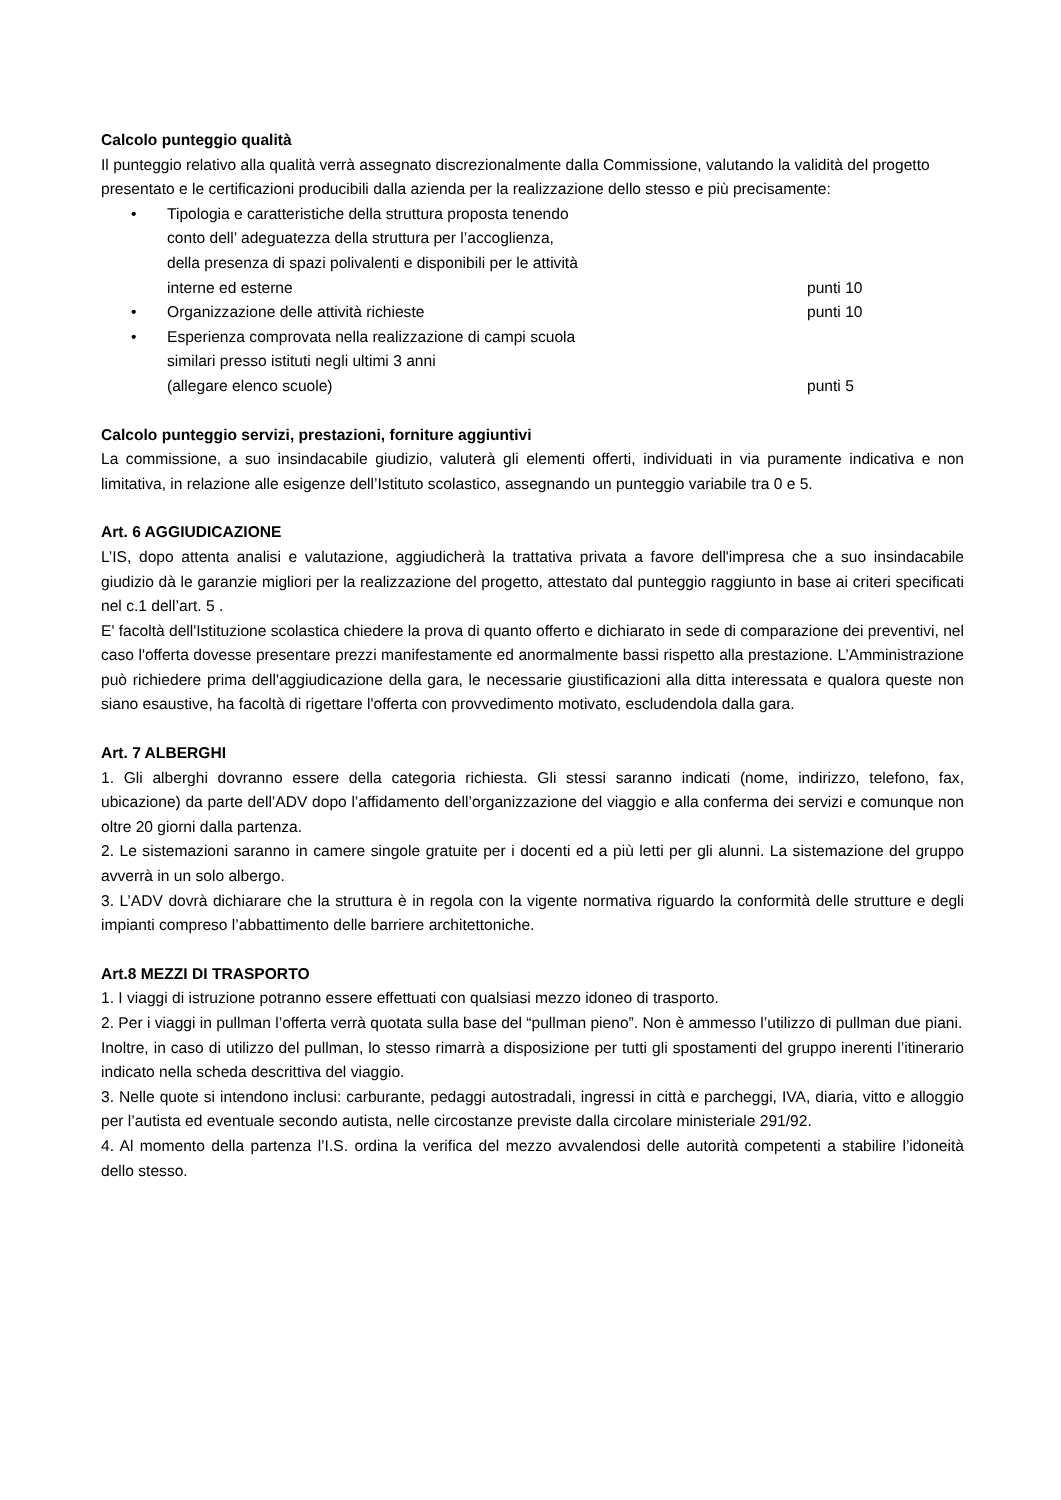Calcolo punteggio qualità
Il punteggio relativo alla qualità verrà assegnato discrezionalmente dalla Commissione, valutando la validità del progetto presentato e le certificazioni producibili dalla azienda per la realizzazione dello stesso e più precisamente:
• Tipologia e caratteristiche della struttura proposta tenendo
conto dell’ adeguatezza della struttura per l’accoglienza,
della presenza di spazi polivalenti e disponibili per le attività
interne ed esterne punti 10
• Organizzazione delle attività richieste punti 10
• Esperienza comprovata nella realizzazione di campi scuola
similari presso istituti negli ultimi 3 anni
(allegare elenco scuole) punti 5
Calcolo punteggio servizi, prestazioni, forniture aggiuntivi
La commissione, a suo insindacabile giudizio, valuterà gli elementi offerti, individuati in via puramente indicativa e non limitativa, in relazione alle esigenze dell’Istituto scolastico, assegnando un punteggio variabile tra 0 e 5.
Art. 6 AGGIUDICAZIONE
L’IS, dopo attenta analisi e valutazione, aggiudicherà la trattativa privata a favore dell'impresa che a suo insindacabile giudizio dà le garanzie migliori per la realizzazione del progetto, attestato dal punteggio raggiunto in base ai criteri specificati nel c.1 dell’art. 5 .
E' facoltà dell'Istituzione scolastica chiedere la prova di quanto offerto e dichiarato in sede di comparazione dei preventivi, nel caso l'offerta dovesse presentare prezzi manifestamente ed anormalmente bassi rispetto alla prestazione. L’Amministrazione può richiedere prima dell'aggiudicazione della gara, le necessarie giustificazioni alla ditta interessata e qualora queste non siano esaustive, ha facoltà di rigettare l'offerta con provvedimento motivato, escludendola dalla gara.
Art. 7 ALBERGHI
1. Gli alberghi dovranno essere della categoria richiesta. Gli stessi saranno indicati (nome, indirizzo, telefono, fax, ubicazione) da parte dell’ADV dopo l’affidamento dell’organizzazione del viaggio e alla conferma dei servizi e comunque non oltre 20 giorni dalla partenza.
2. Le sistemazioni saranno in camere singole gratuite per i docenti ed a più letti per gli alunni. La sistemazione del gruppo avverrà in un solo albergo.
3. L’ADV dovrà dichiarare che la struttura è in regola con la vigente normativa riguardo la conformità delle strutture e degli impianti compreso l’abbattimento delle barriere architettoniche.
Art.8 MEZZI DI TRASPORTO
1. I viaggi di istruzione potranno essere effettuati con qualsiasi mezzo idoneo di trasporto.
2. Per i viaggi in pullman l’offerta verrà quotata sulla base del “pullman pieno”. Non è ammesso l’utilizzo di pullman due piani.
Inoltre, in caso di utilizzo del pullman, lo stesso rimarrà a disposizione per tutti gli spostamenti del gruppo inerenti l’itinerario indicato nella scheda descrittiva del viaggio.
3. Nelle quote si intendono inclusi: carburante, pedaggi autostradali, ingressi in città e parcheggi, IVA, diaria, vitto e alloggio per l’autista ed eventuale secondo autista, nelle circostanze previste dalla circolare ministeriale 291/92.
4. Al momento della partenza l’I.S. ordina la verifica del mezzo avvalendosi delle autorità competenti a stabilire l’idoneità dello stesso.